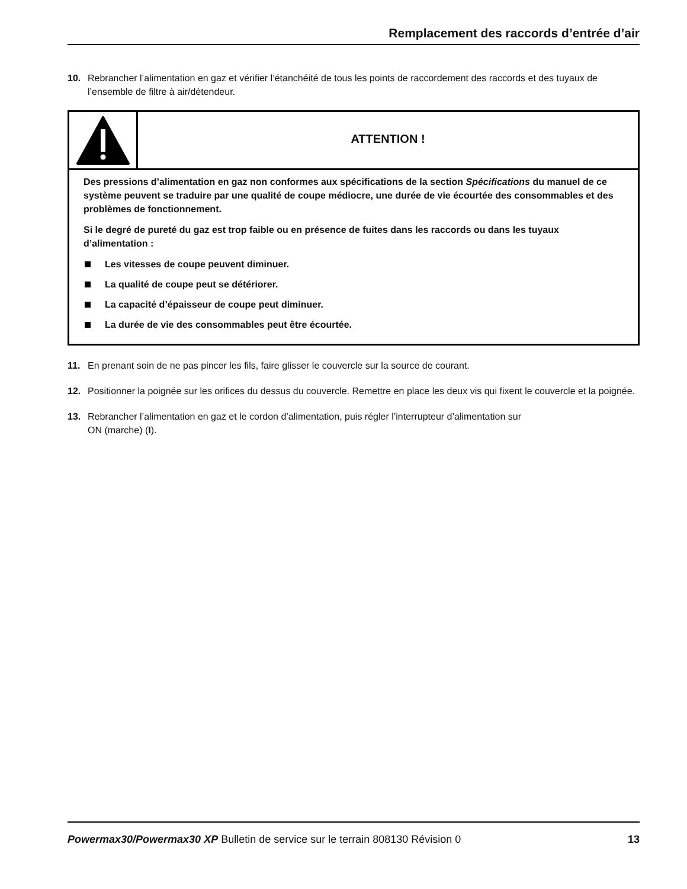Remplacement des raccords d’entrée d’air
10. Rebrancher l’alimentation en gaz et vérifier l’étanchéité de tous les points de raccordement des raccords et des tuyaux de l’ensemble de filtre à air/détendeur.
ATTENTION !
Des pressions d’alimentation en gaz non conformes aux spécifications de la section Spécifications du manuel de ce système peuvent se traduire par une qualité de coupe médiocre, une durée de vie écourtée des consommables et des problèmes de fonctionnement.
Si le degré de pureté du gaz est trop faible ou en présence de fuites dans les raccords ou dans les tuyaux d’alimentation :
Les vitesses de coupe peuvent diminuer.
La qualité de coupe peut se détériorer.
La capacité d’épaisseur de coupe peut diminuer.
La durée de vie des consommables peut être écourtée.
11. En prenant soin de ne pas pincer les fils, faire glisser le couvercle sur la source de courant.
12. Positionner la poignée sur les orifices du dessus du couvercle. Remettre en place les deux vis qui fixent le couvercle et la poignée.
13. Rebrancher l’alimentation en gaz et le cordon d’alimentation, puis régler l’interrupteur d’alimentation sur
ON (marche) (I).
Powermax30/Powermax30 XP Bulletin de service sur le terrain 808130 Révision 0
13